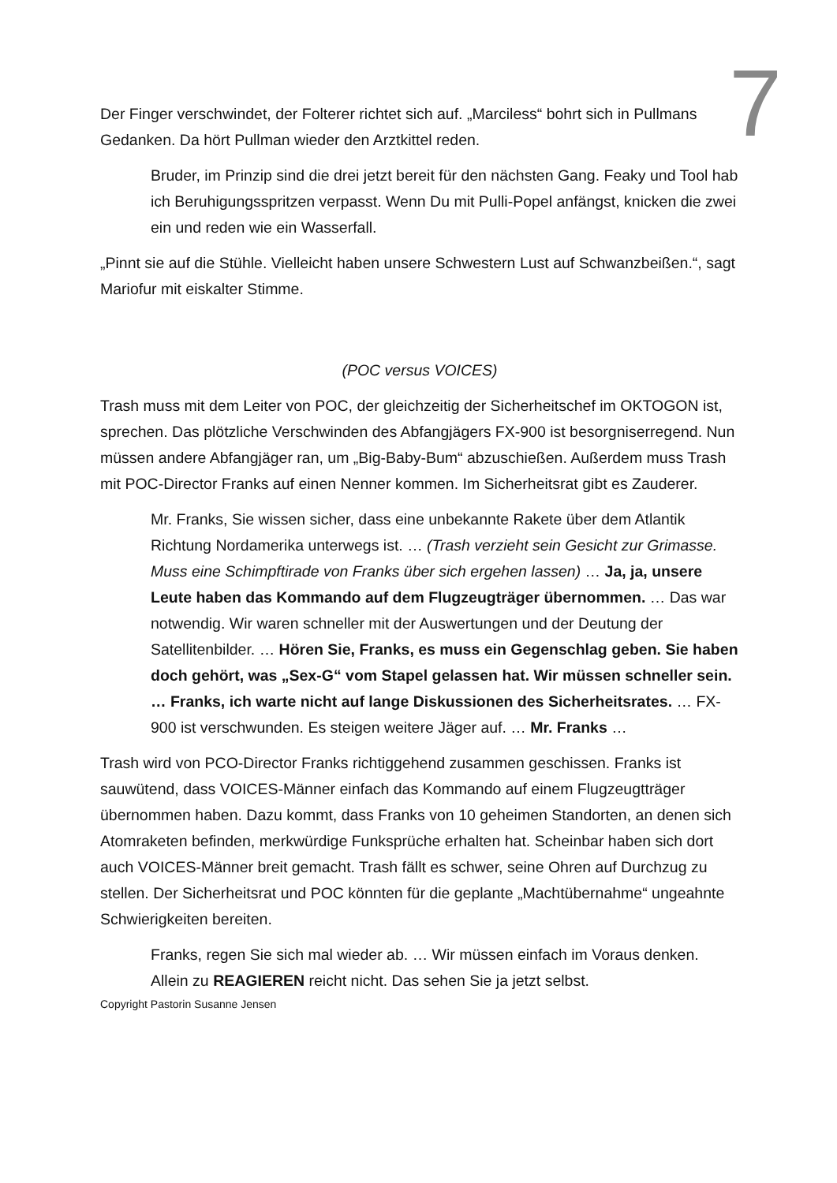7
Der Finger verschwindet, der Folterer richtet sich auf. „Marciless“ bohrt sich in Pullmans Gedanken. Da hört Pullman wieder den Arztkittel reden.
Bruder, im Prinzip sind die drei jetzt bereit für den nächsten Gang. Feaky und Tool hab ich Beruhigungsspritzen verpasst. Wenn Du mit Pulli-Popel anfängst, knicken die zwei ein und reden wie ein Wasserfall.
„Pinnt sie auf die Stühle. Vielleicht haben unsere Schwestern Lust auf Schwanzbeißen.“, sagt Mariofur mit eiskalter Stimme.
(POC versus VOICES)
Trash muss mit dem Leiter von POC, der gleichzeitig der Sicherheitschef im OKTOGON ist, sprechen. Das plötzliche Verschwinden des Abfangjägers FX-900 ist besorgniserregend. Nun müssen andere Abfangjäger ran, um „Big-Baby-Bum“ abzuschießen. Außerdem muss Trash mit POC-Director Franks auf einen Nenner kommen. Im Sicherheitsrat gibt es Zauderer.
Mr. Franks, Sie wissen sicher, dass eine unbekannte Rakete über dem Atlantik Richtung Nordamerika unterwegs ist. … (Trash verzieht sein Gesicht zur Grimasse. Muss eine Schimpftirade von Franks über sich ergehen lassen) … Ja, ja, unsere Leute haben das Kommando auf dem Flugzeugträger übernommen. … Das war notwendig. Wir waren schneller mit der Auswertungen und der Deutung der Satellitenbilder. … Hören Sie, Franks, es muss ein Gegenschlag geben. Sie haben doch gehört, was „Sex-G“ vom Stapel gelassen hat. Wir müssen schneller sein. … Franks, ich warte nicht auf lange Diskussionen des Sicherheitsrates. … FX-900 ist verschwunden. Es steigen weitere Jäger auf. … Mr. Franks …
Trash wird von PCO-Director Franks richtiggehend zusammen geschissen. Franks ist sauwütend, dass VOICES-Männer einfach das Kommando auf einem Flugzeugtträger übernommen haben. Dazu kommt, dass Franks von 10 geheimen Standorten, an denen sich Atomraketen befinden, merkwürdige Funksprüche erhalten hat. Scheinbar haben sich dort auch VOICES-Männer breit gemacht. Trash fällt es schwer, seine Ohren auf Durchzug zu stellen. Der Sicherheitsrat und POC könnten für die geplante „Machtübernahme“ ungeahnte Schwierigkeiten bereiten.
Franks, regen Sie sich mal wieder ab. … Wir müssen einfach im Voraus denken. Allein zu REAGIEREN reicht nicht. Das sehen Sie ja jetzt selbst.
Copyright Pastorin Susanne Jensen